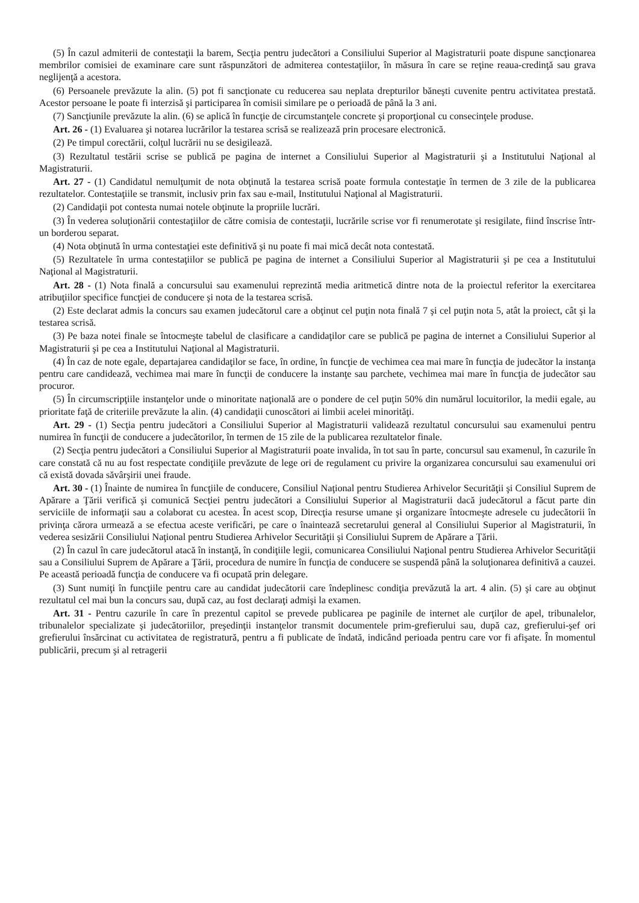(5) În cazul admiterii de contestaţii la barem, Secţia pentru judecători a Consiliului Superior al Magistraturii poate dispune sancţionarea membrilor comisiei de examinare care sunt răspunzători de admiterea contestaţiilor, în măsura în care se reţine reaua-credinţă sau grava neglijenţă a acestora.
(6) Persoanele prevăzute la alin. (5) pot fi sancţionate cu reducerea sau neplata drepturilor băneşti cuvenite pentru activitatea prestată. Acestor persoane le poate fi interzisă şi participarea în comisii similare pe o perioadă de până la 3 ani.
(7) Sancţiunile prevăzute la alin. (6) se aplică în funcţie de circumstanţele concrete şi proporţional cu consecinţele produse.
Art. 26 - (1) Evaluarea şi notarea lucrărilor la testarea scrisă se realizează prin procesare electronică.
(2) Pe timpul corectării, colţul lucrării nu se desigilează.
(3) Rezultatul testării scrise se publică pe pagina de internet a Consiliului Superior al Magistraturii şi a Institutului Naţional al Magistraturii.
Art. 27 - (1) Candidatul nemulţumit de nota obţinută la testarea scrisă poate formula contestaţie în termen de 3 zile de la publicarea rezultatelor. Contestaţiile se transmit, inclusiv prin fax sau e-mail, Institutului Naţional al Magistraturii.
(2) Candidaţii pot contesta numai notele obţinute la propriile lucrări.
(3) În vederea soluţionării contestaţiilor de către comisia de contestaţii, lucrările scrise vor fi renumerotate şi resigilate, fiind înscrise într-un borderou separat.
(4) Nota obţinută în urma contestaţiei este definitivă şi nu poate fi mai mică decât nota contestată.
(5) Rezultatele în urma contestaţiilor se publică pe pagina de internet a Consiliului Superior al Magistraturii şi pe cea a Institutului Naţional al Magistraturii.
Art. 28 - (1) Nota finală a concursului sau examenului reprezintă media aritmetică dintre nota de la proiectul referitor la exercitarea atribuţiilor specifice funcţiei de conducere şi nota de la testarea scrisă.
(2) Este declarat admis la concurs sau examen judecătorul care a obţinut cel puţin nota finală 7 şi cel puţin nota 5, atât la proiect, cât şi la testarea scrisă.
(3) Pe baza notei finale se întocmeşte tabelul de clasificare a candidaţilor care se publică pe pagina de internet a Consiliului Superior al Magistraturii şi pe cea a Institutului Naţional al Magistraturii.
(4) În caz de note egale, departajarea candidaţilor se face, în ordine, în funcţie de vechimea cea mai mare în funcţia de judecător la instanţa pentru care candidează, vechimea mai mare în funcţii de conducere la instanţe sau parchete, vechimea mai mare în funcţia de judecător sau procuror.
(5) În circumscripţiile instanţelor unde o minoritate naţională are o pondere de cel puţin 50% din numărul locuitorilor, la medii egale, au prioritate faţă de criteriile prevăzute la alin. (4) candidaţii cunoscători ai limbii acelei minorităţi.
Art. 29 - (1) Secţia pentru judecători a Consiliului Superior al Magistraturii validează rezultatul concursului sau examenului pentru numirea în funcţii de conducere a judecătorilor, în termen de 15 zile de la publicarea rezultatelor finale.
(2) Secţia pentru judecători a Consiliului Superior al Magistraturii poate invalida, în tot sau în parte, concursul sau examenul, în cazurile în care constată că nu au fost respectate condiţiile prevăzute de lege ori de regulament cu privire la organizarea concursului sau examenului ori că există dovada săvârşirii unei fraude.
Art. 30 - (1) Înainte de numirea în funcţiile de conducere, Consiliul Naţional pentru Studierea Arhivelor Securităţii şi Consiliul Suprem de Apărare a Ţării verifică şi comunică Secţiei pentru judecători a Consiliului Superior al Magistraturii dacă judecătorul a făcut parte din serviciile de informaţii sau a colaborat cu acestea. În acest scop, Direcţia resurse umane şi organizare întocmeşte adresele cu judecătorii în privinţa cărora urmează a se efectua aceste verificări, pe care o înaintează secretarului general al Consiliului Superior al Magistraturii, în vederea sesizării Consiliului Naţional pentru Studierea Arhivelor Securităţii şi Consiliului Suprem de Apărare a Ţării.
(2) În cazul în care judecătorul atacă în instanţă, în condiţiile legii, comunicarea Consiliului Naţional pentru Studierea Arhivelor Securităţii sau a Consiliului Suprem de Apărare a Ţării, procedura de numire în funcţia de conducere se suspendă până la soluţionarea definitivă a cauzei. Pe această perioadă funcţia de conducere va fi ocupată prin delegare.
(3) Sunt numiţi în funcţiile pentru care au candidat judecătorii care îndeplinesc condiţia prevăzută la art. 4 alin. (5) şi care au obţinut rezultatul cel mai bun la concurs sau, după caz, au fost declaraţi admişi la examen.
Art. 31 - Pentru cazurile în care în prezentul capitol se prevede publicarea pe paginile de internet ale curţilor de apel, tribunalelor, tribunalelor specializate şi judecătoriilor, preşedinţii instanţelor transmit documentele prim-grefierului sau, după caz, grefierului-şef ori grefierului însărcinat cu activitatea de registratură, pentru a fi publicate de îndată, indicând perioada pentru care vor fi afişate. În momentul publicării, precum şi al retragerii